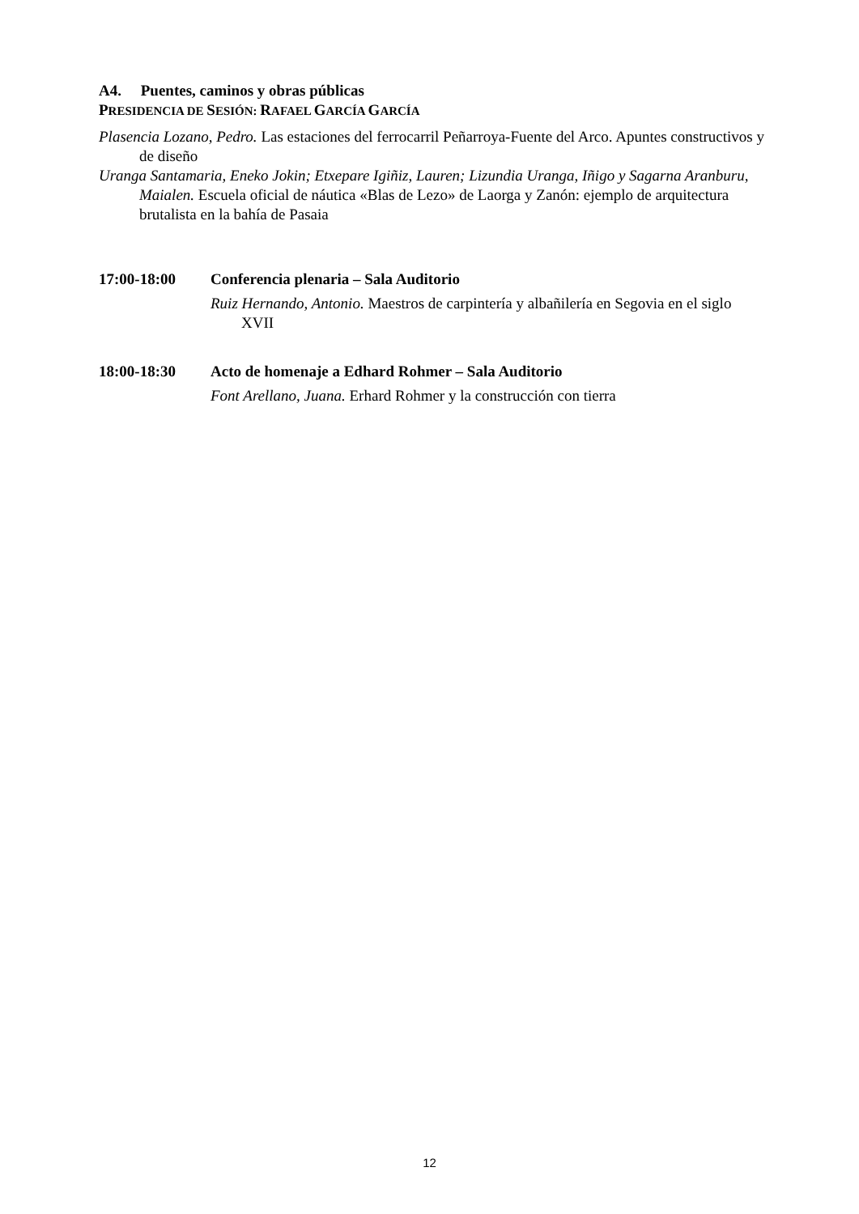A4. Puentes, caminos y obras públicas
PRESIDENCIA DE SESIÓN: RAFAEL GARCÍA GARCÍA
Plasencia Lozano, Pedro. Las estaciones del ferrocarril Peñarroya-Fuente del Arco. Apuntes constructivos y de diseño
Uranga Santamaria, Eneko Jokin; Etxepare Igiñiz, Lauren; Lizundia Uranga, Iñigo y Sagarna Aranburu, Maialen. Escuela oficial de náutica «Blas de Lezo» de Laorga y Zanón: ejemplo de arquitectura brutalista en la bahía de Pasaia
17:00-18:00 Conferencia plenaria – Sala Auditorio
Ruiz Hernando, Antonio. Maestros de carpintería y albañilería en Segovia en el siglo XVII
18:00-18:30 Acto de homenaje a Edhard Rohmer – Sala Auditorio
Font Arellano, Juana. Erhard Rohmer y la construcción con tierra
12